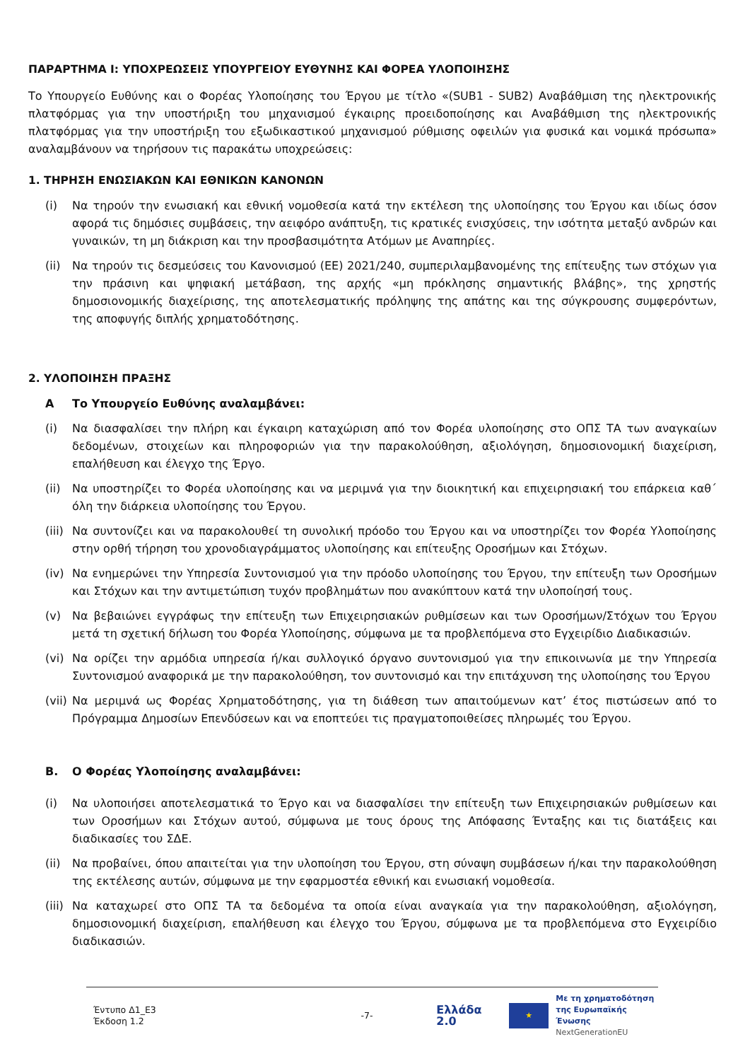ΠΑΡΑΡΤΗΜΑ Ι: ΥΠΟΧΡΕΩΣΕΙΣ ΥΠΟΥΡΓΕΙΟΥ ΕΥΘΥΝΗΣ ΚΑΙ ΦΟΡΕΑ ΥΛΟΠΟΙΗΣΗΣ
Το Υπουργείο Ευθύνης και ο Φορέας Υλοποίησης του Έργου με τίτλο «(SUB1 - SUB2) Αναβάθμιση της ηλεκτρονικής πλατφόρμας για την υποστήριξη του μηχανισμού έγκαιρης προειδοποίησης και Αναβάθμιση της ηλεκτρονικής πλατφόρμας για την υποστήριξη του εξωδικαστικού μηχανισμού ρύθμισης οφειλών για φυσικά και νομικά πρόσωπα» αναλαμβάνουν να τηρήσουν τις παρακάτω υποχρεώσεις:
1. ΤΗΡΗΣΗ ΕΝΩΣΙΑΚΩΝ ΚΑΙ ΕΘΝΙΚΩΝ ΚΑΝΟΝΩΝ
(i) Να τηρούν την ενωσιακή και εθνική νομοθεσία κατά την εκτέλεση της υλοποίησης του Έργου και ιδίως όσον αφορά τις δημόσιες συμβάσεις, την αειφόρο ανάπτυξη, τις κρατικές ενισχύσεις, την ισότητα μεταξύ ανδρών και γυναικών, τη μη διάκριση και την προσβασιμότητα Ατόμων με Αναπηρίες.
(ii) Να τηρούν τις δεσμεύσεις του Κανονισμού (ΕΕ) 2021/240, συμπεριλαμβανομένης της επίτευξης των στόχων για την πράσινη και ψηφιακή μετάβαση, της αρχής «μη πρόκλησης σημαντικής βλάβης», της χρηστής δημοσιονομικής διαχείρισης, της αποτελεσματικής πρόληψης της απάτης και της σύγκρουσης συμφερόντων, της αποφυγής διπλής χρηματοδότησης.
2. ΥΛΟΠΟΙΗΣΗ ΠΡΑΞΗΣ
Α Το Υπουργείο Ευθύνης αναλαμβάνει:
(i) Να διασφαλίσει την πλήρη και έγκαιρη καταχώριση από τον Φορέα υλοποίησης στο ΟΠΣ ΤΑ των αναγκαίων δεδομένων, στοιχείων και πληροφοριών για την παρακολούθηση, αξιολόγηση, δημοσιονομική διαχείριση, επαλήθευση και έλεγχο της Έργο.
(ii) Να υποστηρίζει το Φορέα υλοποίησης και να μεριμνά για την διοικητική και επιχειρησιακή του επάρκεια καθ΄ όλη την διάρκεια υλοποίησης του Έργου.
(iii) Να συντονίζει και να παρακολουθεί τη συνολική πρόοδο του Έργου και να υποστηρίζει τον Φορέα Υλοποίησης στην ορθή τήρηση του χρονοδιαγράμματος υλοποίησης και επίτευξης Οροσήμων και Στόχων.
(iv) Να ενημερώνει την Υπηρεσία Συντονισμού για την πρόοδο υλοποίησης του Έργου, την επίτευξη των Οροσήμων και Στόχων και την αντιμετώπιση τυχόν προβλημάτων που ανακύπτουν κατά την υλοποίησή τους.
(v) Να βεβαιώνει εγγράφως την επίτευξη των Επιχειρησιακών ρυθμίσεων και των Οροσήμων/Στόχων του Έργου μετά τη σχετική δήλωση του Φορέα Υλοποίησης, σύμφωνα με τα προβλεπόμενα στο Εγχειρίδιο Διαδικασιών.
(vi) Να ορίζει την αρμόδια υπηρεσία ή/και συλλογικό όργανο συντονισμού για την επικοινωνία με την Υπηρεσία Συντονισμού αναφορικά με την παρακολούθηση, τον συντονισμό και την επιτάχυνση της υλοποίησης του Έργου
(vii) Να μεριμνά ως Φορέας Χρηματοδότησης, για τη διάθεση των απαιτούμενων κατ’ έτος πιστώσεων από το Πρόγραμμα Δημοσίων Επενδύσεων και να εποπτεύει τις πραγματοποιθείσες πληρωμές του Έργου.
Β. Ο Φορέας Υλοποίησης αναλαμβάνει:
(i) Να υλοποιήσει αποτελεσματικά το Έργο και να διασφαλίσει την επίτευξη των Επιχειρησιακών ρυθμίσεων και των Οροσήμων και Στόχων αυτού, σύμφωνα με τους όρους της Απόφασης Ένταξης και τις διατάξεις και διαδικασίες του ΣΔΕ.
(ii) Να προβαίνει, όπου απαιτείται για την υλοποίηση του Έργου, στη σύναψη συμβάσεων ή/και την παρακολούθηση της εκτέλεσης αυτών, σύμφωνα με την εφαρμοστέα εθνική και ενωσιακή νομοθεσία.
(iii) Να καταχωρεί στο ΟΠΣ ΤΑ τα δεδομένα τα οποία είναι αναγκαία για την παρακολούθηση, αξιολόγηση, δημοσιονομική διαχείριση, επαλήθευση και έλεγχο του Έργου, σύμφωνα με τα προβλεπόμενα στο Εγχειρίδιο διαδικασιών.
Έντυπο Δ1_Ε3
Έκδοση 1.2
-7-
Ελλάδα 2.0 ★ Με τη χρηματοδότηση
της Ευρωπαϊκής Ένωσης
NextGenerationEU